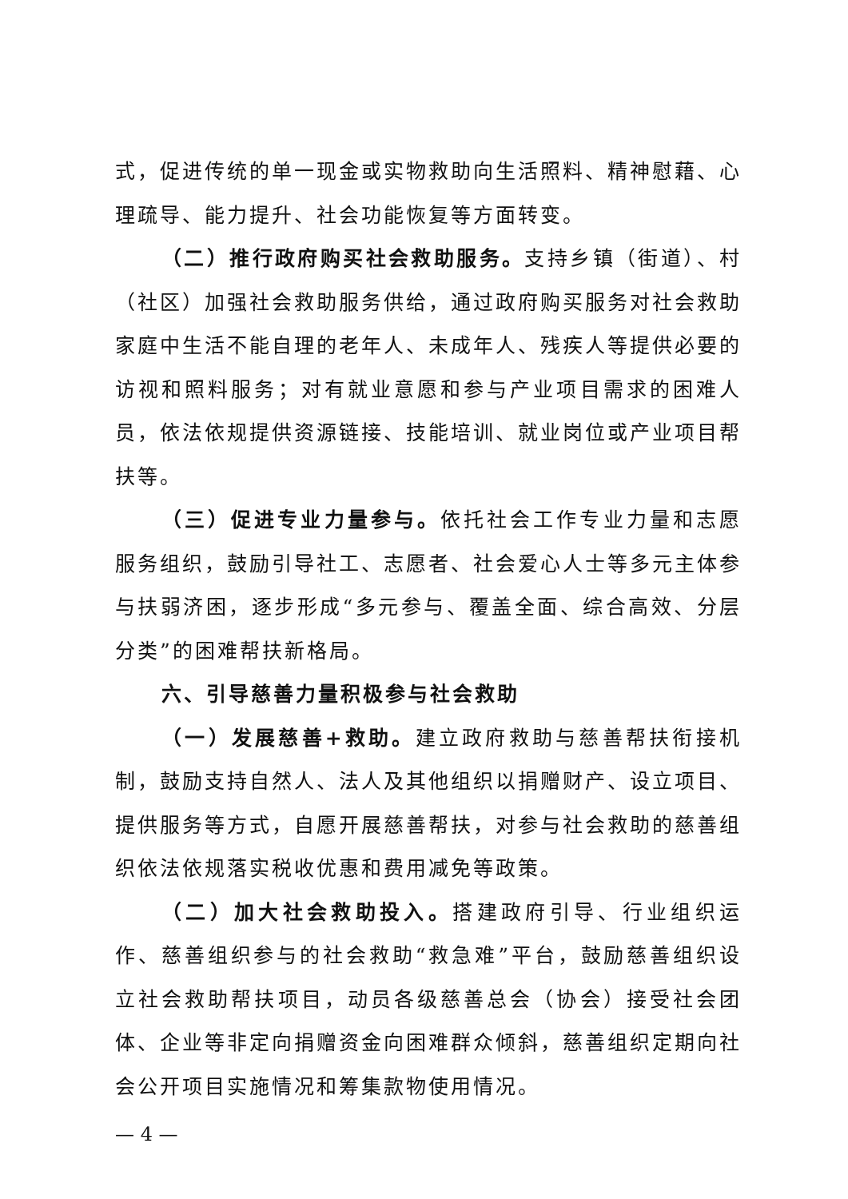式，促进传统的单一现金或实物救助向生活照料、精神慰藉、心理疏导、能力提升、社会功能恢复等方面转变。
（二）推行政府购买社会救助服务。支持乡镇（街道）、村（社区）加强社会救助服务供给，通过政府购买服务对社会救助家庭中生活不能自理的老年人、未成年人、残疾人等提供必要的访视和照料服务；对有就业意愿和参与产业项目需求的困难人员，依法依规提供资源链接、技能培训、就业岗位或产业项目帮扶等。
（三）促进专业力量参与。依托社会工作专业力量和志愿服务组织，鼓励引导社工、志愿者、社会爱心人士等多元主体参与扶弱济困，逐步形成“多元参与、覆盖全面、综合高效、分层分类”的困难帮扶新格局。
六、引导慈善力量积极参与社会救助
（一）发展慈善+救助。建立政府救助与慈善帮扶衔接机制，鼓励支持自然人、法人及其他组织以捐赠财产、设立项目、提供服务等方式，自愿开展慈善帮扶，对参与社会救助的慈善组织依法依规落实税收优惠和费用减免等政策。
（二）加大社会救助投入。搭建政府引导、行业组织运作、慈善组织参与的社会救助“救急难”平台，鼓励慈善组织设立社会救助帮扶项目，动员各级慈善总会（协会）接受社会团体、企业等非定向捐赠资金向困难群众倾斜，慈善组织定期向社会公开项目实施情况和筹集款物使用情况。
— 4 —